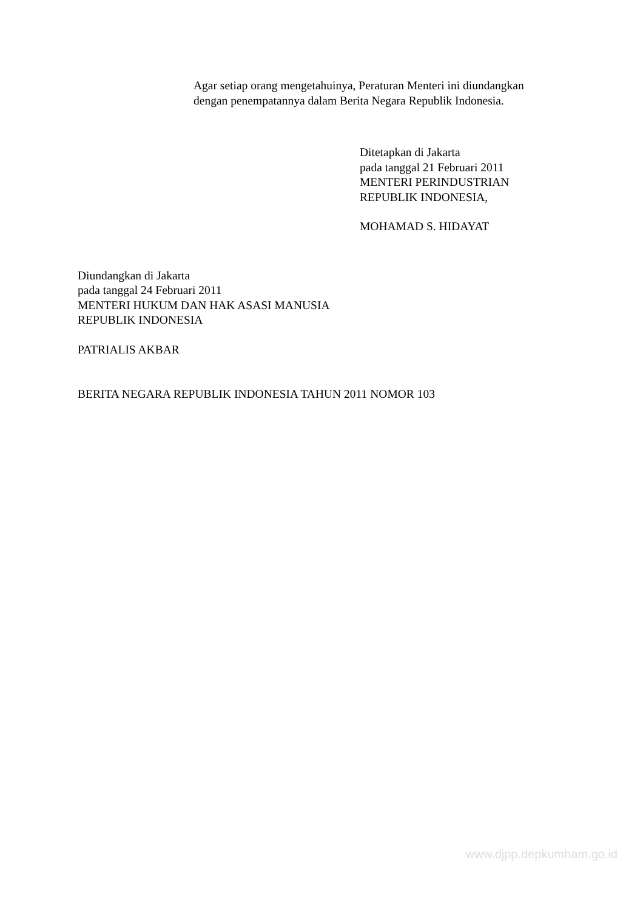Agar setiap orang mengetahuinya, Peraturan Menteri ini diundangkan
dengan penempatannya dalam Berita Negara Republik Indonesia.
Ditetapkan di Jakarta
pada tanggal 21 Februari 2011
MENTERI PERINDUSTRIAN
REPUBLIK INDONESIA,
MOHAMAD S. HIDAYAT
Diundangkan di Jakarta
pada tanggal 24 Februari 2011
MENTERI HUKUM DAN HAK ASASI MANUSIA
REPUBLIK INDONESIA
PATRIALIS AKBAR
BERITA NEGARA REPUBLIK INDONESIA TAHUN 2011 NOMOR 103
www.djpp.depkumham.go.id